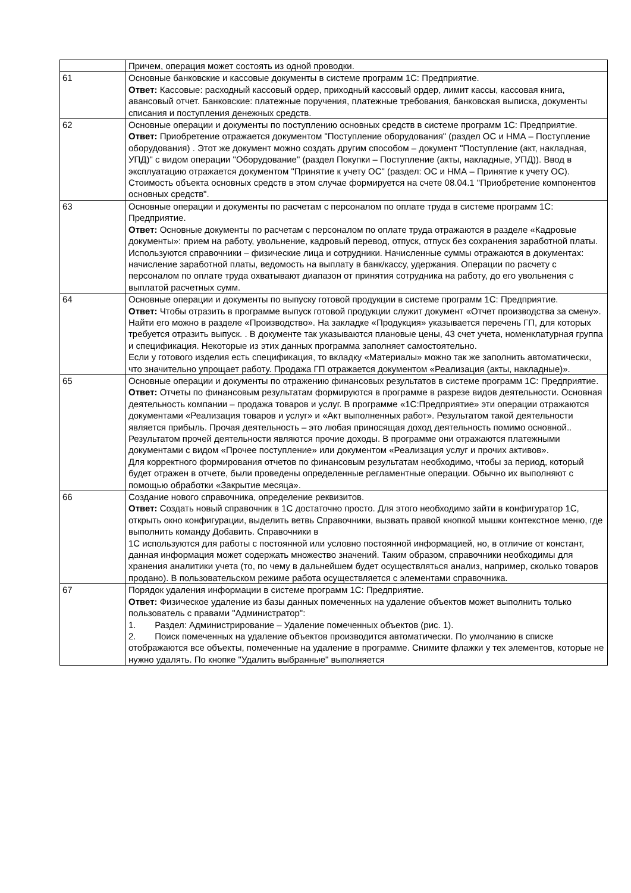| | Причем, операция может состоять из одной проводки. |
| 61 | Основные банковские и кассовые документы в системе программ 1С: Предприятие. Ответ: Кассовые: расходный кассовый ордер, приходный кассовый ордер, лимит кассы, кассовая книга, авансовый отчет. Банковские: платежные поручения, платежные требования, банковская выписка, документы списания и поступления денежных средств. |
| 62 | Основные операции и документы по поступлению основных средств в системе программ 1С: Предприятие. Ответ: Приобретение отражается документом "Поступление оборудования" (раздел ОС и НМА – Поступление оборудования) . Этот же документ можно создать другим способом – документ "Поступление (акт, накладная, УПД)" с видом операции "Оборудование" (раздел Покупки – Поступление (акты, накладные, УПД)). Ввод в эксплуатацию отражается документом "Принятие к учету ОС" (раздел: ОС и НМА – Принятие к учету ОС). Стоимость объекта основных средств в этом случае формируется на счете 08.04.1 "Приобретение компонентов основных средств". |
| 63 | Основные операции и документы по расчетам с персоналом по оплате труда в системе программ 1С: Предприятие. Ответ: Основные документы по расчетам с персоналом по оплате труда отражаются в разделе «Кадровые документы»: прием на работу, увольнение, кадровый перевод, отпуск, отпуск без сохранения заработной платы. Используются справочники – физические лица и сотрудники. Начисленные суммы отражаются в документах: начисление заработной платы, ведомость на выплату в банк/кассу, удержания. Операции по расчету с персоналом по оплате труда охватывают диапазон от принятия сотрудника на работу, до его увольнения с выплатой расчетных сумм. |
| 64 | Основные операции и документы по выпуску готовой продукции в системе программ 1С: Предприятие. Ответ: Чтобы отразить в программе выпуск готовой продукции служит документ «Отчет производства за смену». Найти его можно в разделе «Производство». На закладке «Продукция» указывается перечень ГП, для которых требуется отразить выпуск. . В документе так указываются плановые цены, 43 счет учета, номенклатурная группа и спецификация. Некоторые из этих данных программа заполняет самостоятельно. Если у готового изделия есть спецификация, то вкладку «Материалы» можно так же заполнить автоматически, что значительно упрощает работу. Продажа ГП отражается документом «Реализация (акты, накладные)». |
| 65 | Основные операции и документы по отражению финансовых результатов в системе программ 1С: Предприятие. Ответ: Отчеты по финансовым результатам формируются в программе в разрезе видов деятельности. Основная деятельность компании – продажа товаров и услуг. В программе «1С:Предприятие» эти операции отражаются документами «Реализация товаров и услуг» и «Акт выполненных работ». Результатом такой деятельности является прибыль. Прочая деятельность – это любая приносящая доход деятельность помимо основной.. Результатом прочей деятельности являются прочие доходы. В программе они отражаются платежными документами с видом «Прочее поступление» или документом «Реализация услуг и прочих активов». Для корректного формирования отчетов по финансовым результатам необходимо, чтобы за период, который будет отражен в отчете, были проведены определенные регламентные операции. Обычно их выполняют с помощью обработки «Закрытие месяца». |
| 66 | Создание нового справочника, определение реквизитов. Ответ: Создать новый справочник в 1С достаточно просто. Для этого необходимо зайти в конфигуратор 1С, открыть окно конфигурации, выделить ветвь Справочники, вызвать правой кнопкой мышки контекстное меню, где выполнить команду Добавить. Справочники в 1С используются для работы с постоянной или условно постоянной информацией, но, в отличие от констант, данная информация может содержать множество значений. Таким образом, справочники необходимы для хранения аналитики учета (то, по чему в дальнейшем будет осуществляться анализ, например, сколько товаров продано). В пользовательском режиме работа осуществляется с элементами справочника. |
| 67 | Порядок удаления информации в системе программ 1С: Предприятие. Ответ: Физическое удаление из базы данных помеченных на удаление объектов может выполнить только пользователь с правами "Администратор": 1. Раздел: Администрирование – Удаление помеченных объектов (рис. 1). 2. Поиск помеченных на удаление объектов производится автоматически. По умолчанию в списке отображаются все объекты, помеченные на удаление в программе. Снимите флажки у тех элементов, которые не нужно удалять. По кнопке "Удалить выбранные" выполняется |